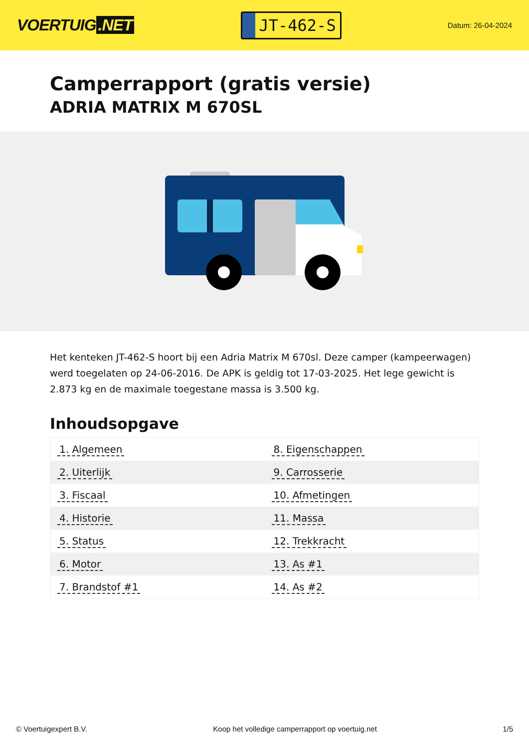VOERTUIG.NET
JT-462-S
Datum: 26-04-2024
Camperrapport (gratis versie)
ADRIA MATRIX M 670SL
Het kenteken JT-462-S hoort bij een Adria Matrix M 670sl. Deze camper (kampeerwagen) werd toegelaten op 24-06-2016. De APK is geldig tot 17-03-2025. Het lege gewicht is 2.873 kg en de maximale toegestane massa is 3.500 kg.
Inhoudsopgave
| 1. Algemeen | 8. Eigenschappen |
| 2. Uiterlijk | 9. Carrosserie |
| 3. Fiscaal | 10. Afmetingen |
| 4. Historie | 11. Massa |
| 5. Status | 12. Trekkracht |
| 6. Motor | 13. As #1 |
| 7. Brandstof #1 | 14. As #2 |
© Voertuigexpert B.V. Koop het volledige camperrapport op voertuig.net
1/5